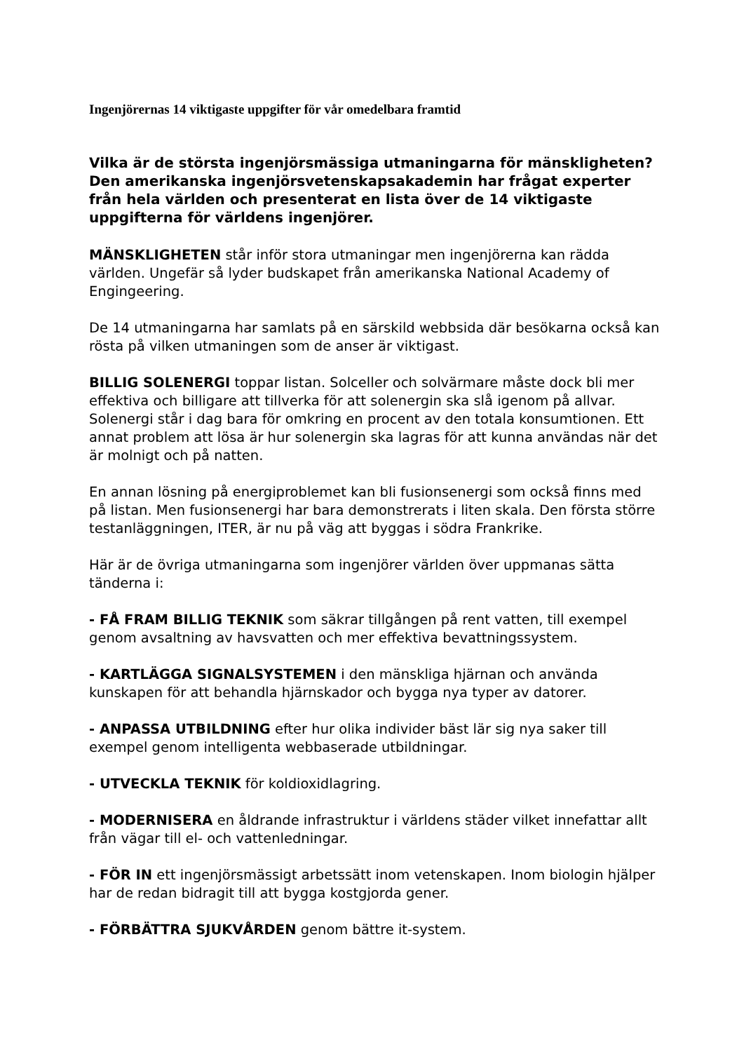Ingenjörernas 14 viktigaste uppgifter för vår omedelbara framtid
Vilka är de största ingenjörsmässiga utmaningarna för mänskligheten? Den amerikanska ingenjörsvetenskapsakademin har frågat experter från hela världen och presenterat en lista över de 14 viktigaste uppgifterna för världens ingenjörer.
MÄNSKLIGHETEN står inför stora utmaningar men ingenjörerna kan rädda världen. Ungefär så lyder budskapet från amerikanska National Academy of Engingeering.
De 14 utmaningarna har samlats på en särskild webbsida där besökarna också kan rösta på vilken utmaningen som de anser är viktigast.
BILLIG SOLENERGI toppar listan. Solceller och solvärmare måste dock bli mer effektiva och billigare att tillverka för att solenergin ska slå igenom på allvar. Solenergi står i dag bara för omkring en procent av den totala konsumtionen. Ett annat problem att lösa är hur solenergin ska lagras för att kunna användas när det är molnigt och på natten.
En annan lösning på energiproblemet kan bli fusionsenergi som också finns med på listan. Men fusionsenergi har bara demonstrerats i liten skala. Den första större testanläggningen, ITER, är nu på väg att byggas i södra Frankrike.
Här är de övriga utmaningarna som ingenjörer världen över uppmanas sätta tänderna i:
- FÅ FRAM BILLIG TEKNIK som säkrar tillgången på rent vatten, till exempel genom avsaltning av havsvatten och mer effektiva bevattningssystem.
- KARTLÄGGA SIGNALSYSTEMEN i den mänskliga hjärnan och använda kunskapen för att behandla hjärnskador och bygga nya typer av datorer.
- ANPASSA UTBILDNING efter hur olika individer bäst lär sig nya saker till exempel genom intelligenta webbaserade utbildningar.
- UTVECKLA TEKNIK för koldioxidlagring.
- MODERNISERA en åldrande infrastruktur i världens städer vilket innefattar allt från vägar till el- och vattenledningar.
- FÖR IN ett ingenjörsmässigt arbetssätt inom vetenskapen. Inom biologin hjälper har de redan bidragit till att bygga kostgjorda gener.
- FÖRBÄTTRA SJUKVÅRDEN genom bättre it-system.